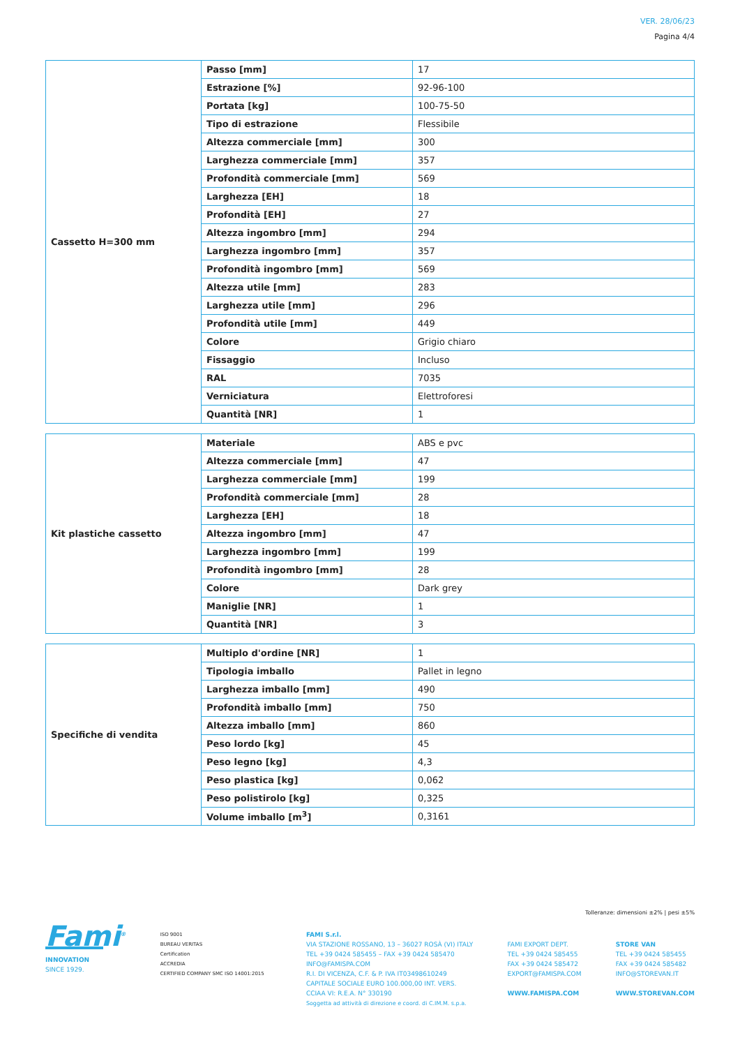VER. 28/06/23
Pagina 4/4
| Cassetto H=300 mm | Passo [mm] | 17 |
| | Estrazione [%] | 92-96-100 |
| | Portata [kg] | 100-75-50 |
| | Tipo di estrazione | Flessibile |
| | Altezza commerciale [mm] | 300 |
| | Larghezza commerciale [mm] | 357 |
| | Profondità commerciale [mm] | 569 |
| | Larghezza [EH] | 18 |
| | Profondità [EH] | 27 |
| | Altezza ingombro [mm] | 294 |
| | Larghezza ingombro [mm] | 357 |
| | Profondità ingombro [mm] | 569 |
| | Altezza utile [mm] | 283 |
| | Larghezza utile [mm] | 296 |
| | Profondità utile [mm] | 449 |
| | Colore | Grigio chiaro |
| | Fissaggio | Incluso |
| | RAL | 7035 |
| | Verniciatura | Elettroforesi |
| | Quantità [NR] | 1 |
| Kit plastiche cassetto | Materiale | ABS e pvc |
| | Altezza commerciale [mm] | 47 |
| | Larghezza commerciale [mm] | 199 |
| | Profondità commerciale [mm] | 28 |
| | Larghezza [EH] | 18 |
| | Altezza ingombro [mm] | 47 |
| | Larghezza ingombro [mm] | 199 |
| | Profondità ingombro [mm] | 28 |
| | Colore | Dark grey |
| | Maniglie [NR] | 1 |
| | Quantità [NR] | 3 |
| Specifiche di vendita | Multiplo d'ordine [NR] | 1 |
| | Tipologia imballo | Pallet in legno |
| | Larghezza imballo [mm] | 490 |
| | Profondità imballo [mm] | 750 |
| | Altezza imballo [mm] | 860 |
| | Peso lordo [kg] | 45 |
| | Peso legno [kg] | 4,3 |
| | Peso plastica [kg] | 0,062 |
| | Peso polistirolo [kg] | 0,325 |
| | Volume imballo [m<sup>3</sup>] | 0,3161 |
Tolleranze: dimensioni ±2% | pesi ±5%
Fami<sup>®</sup>
INNOVATION
SINCE 1929.
ISO 9001
BUREAU VERITAS
Certification
ACCREDIA
CERTIFIED COMPANY SMC ISO 14001:2015
FAMI S.r.l.
VIA STAZIONE ROSSANO, 13 – 36027 ROSÀ (VI) ITALY
TEL +39 0424 585455 – FAX +39 0424 585470
INFO@FAMISPA.COM
R.I. DI VICENZA, C.F. & P. IVA IT03498610249
CAPITALE SOCIALE EURO 100.000,00 INT. VERS.
CCIAA VI: R.E.A. N° 330190
Soggetta ad attività di direzione e coord. di C.IM.M. s.p.a.
FAMI EXPORT DEPT.
TEL +39 0424 585455
FAX +39 0424 585472
EXPORT@FAMISPA.COM
WWW.FAMISPA.COM
STORE VAN
TEL +39 0424 585455
FAX +39 0424 585482
INFO@STOREVAN.IT
WWW.STOREVAN.COM